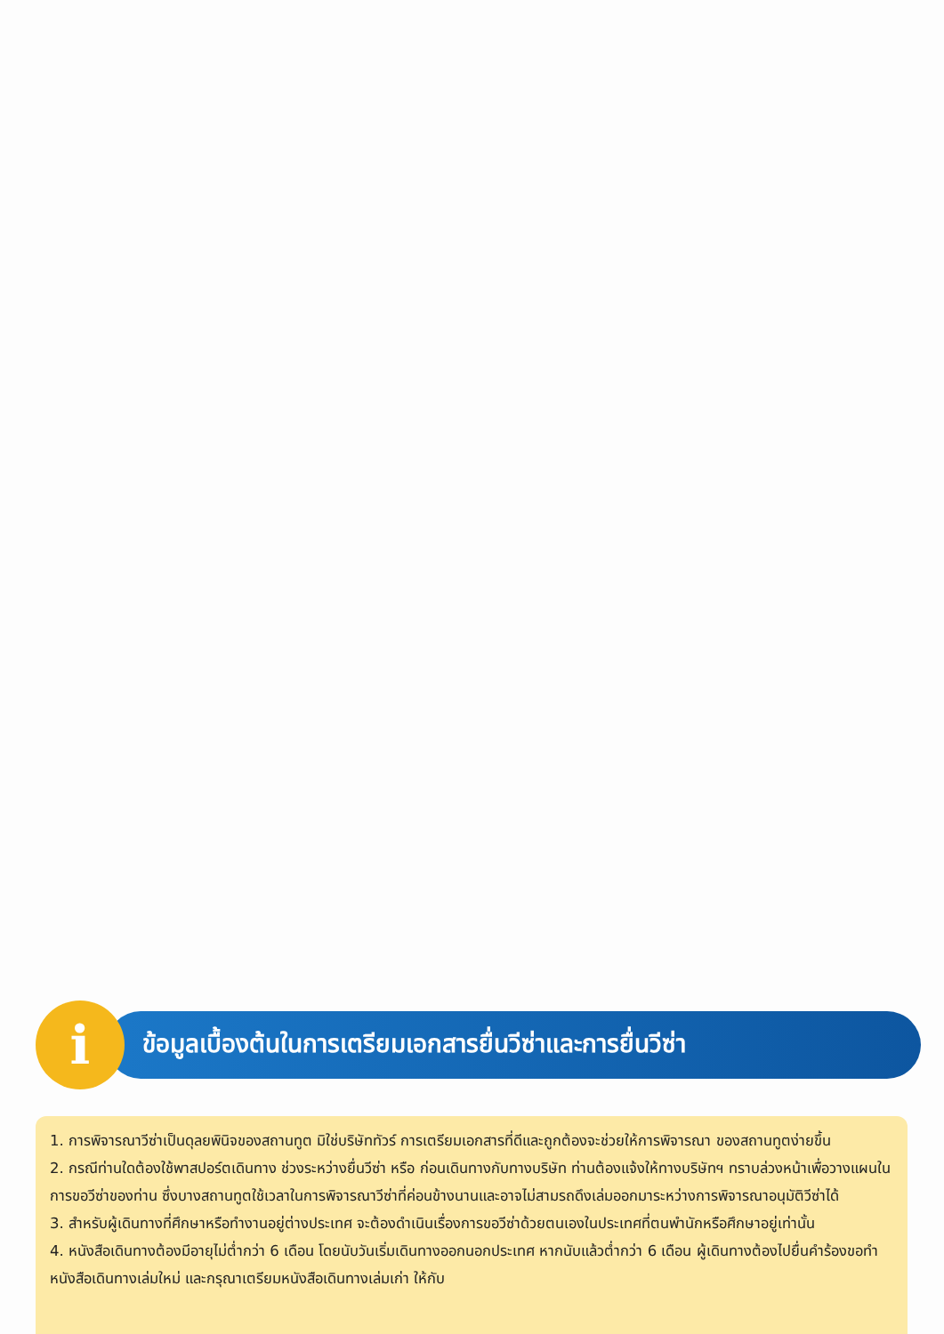i
ข้อมูลเบื้องต้นในการเตรียมเอกสารยื่นวีซ่าและการยื่นวีซ่า
1. การพิจารณาวีซ่าเป็นดุลยพินิจของสถานทูต มิใช่บริษัททัวร์ การเตรียมเอกสารที่ดีและถูกต้องจะช่วยให้การพิจารณา ของสถานทูตง่ายขึ้น
2. กรณีท่านใดต้องใช้พาสปอร์ตเดินทาง ช่วงระหว่างยื่นวีซ่า หรือ ก่อนเดินทางกับทางบริษัท ท่านต้องแจ้งให้ทางบริษัทฯ ทราบล่วงหน้าเพื่อวางแผนในการขอวีซ่าของท่าน ซึ่งบางสถานทูตใช้เวลาในการพิจารณาวีซ่าที่ค่อนข้างนานและอาจไม่สามรถดึงเล่มออกมาระหว่างการพิจารณาอนุมัติวีซ่าได้
3. สำหรับผู้เดินทางที่ศึกษาหรือทำงานอยู่ต่างประเทศ จะต้องดำเนินเรื่องการขอวีซ่าด้วยตนเองในประเทศที่ตนพำนักหรือศึกษาอยู่เท่านั้น
4. หนังสือเดินทางต้องมีอายุไม่ต่ำกว่า 6 เดือน โดยนับวันเริ่มเดินทางออกนอกประเทศ หากนับแล้วต่ำกว่า 6 เดือน ผู้เดินทางต้องไปยื่นคำร้องขอทำหนังสือเดินทางเล่มใหม่ และกรุณาเตรียมหนังสือเดินทางเล่มเก่า ให้กับ